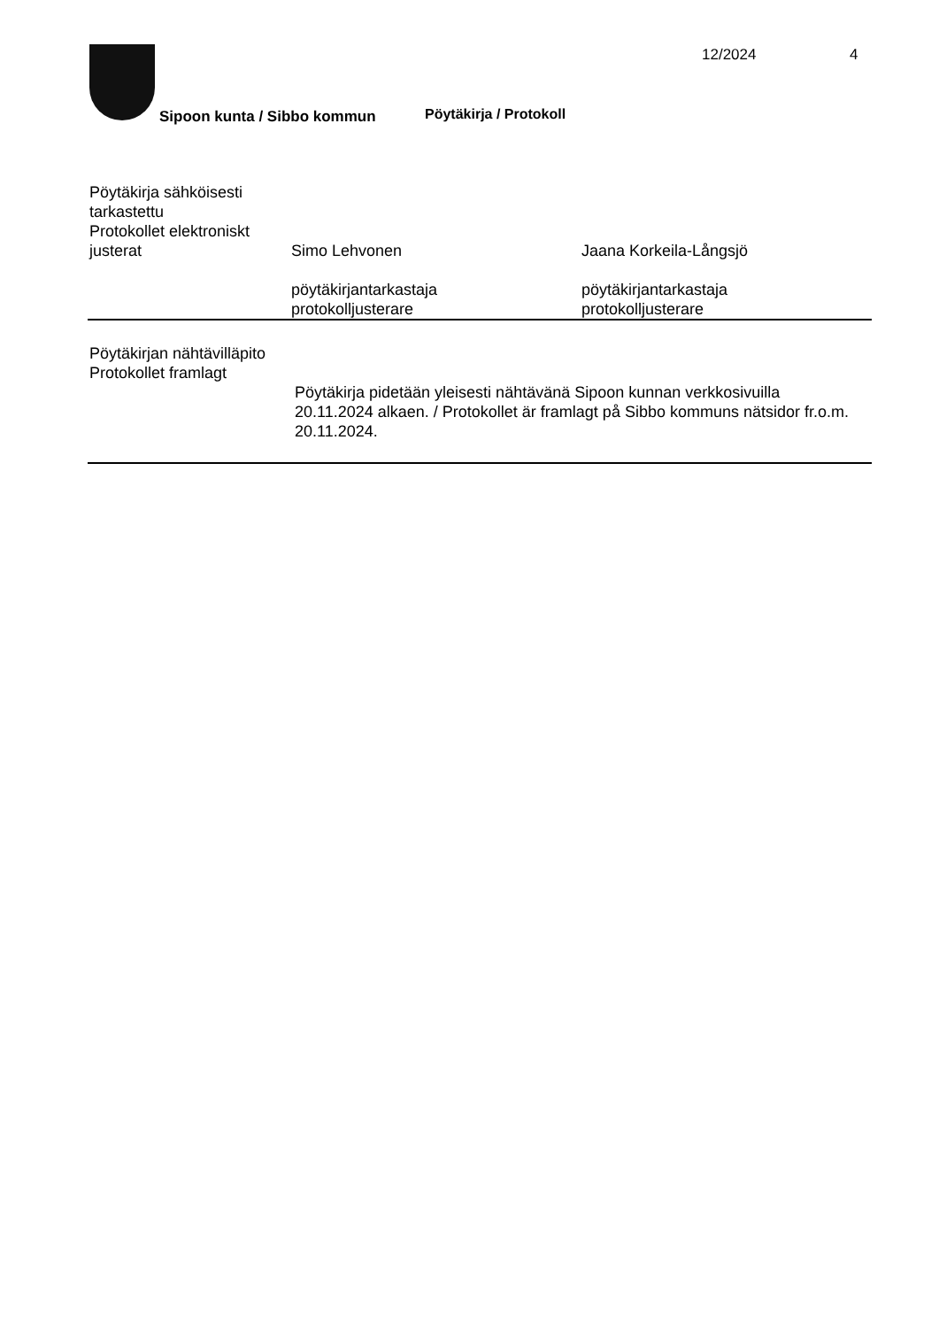12/2024 4
Sipoon kunta / Sibbo kommun Pöytäkirja / Protokoll
Pöytäkirja sähköisesti tarkastettu
Protokollet elektroniskt justerat
Simo Lehvonen
pöytäkirjantarkastaja
protokolljusterare
Jaana Korkeila-Långsjö
pöytäkirjantarkastaja
protokolljusterare
Pöytäkirjan nähtävilläpito
Protokollet framlagt
Pöytäkirja pidetään yleisesti nähtävänä Sipoon kunnan verkkosivuilla 20.11.2024 alkaen. / Protokollet är framlagt på Sibbo kommuns nätsidor fr.o.m. 20.11.2024.